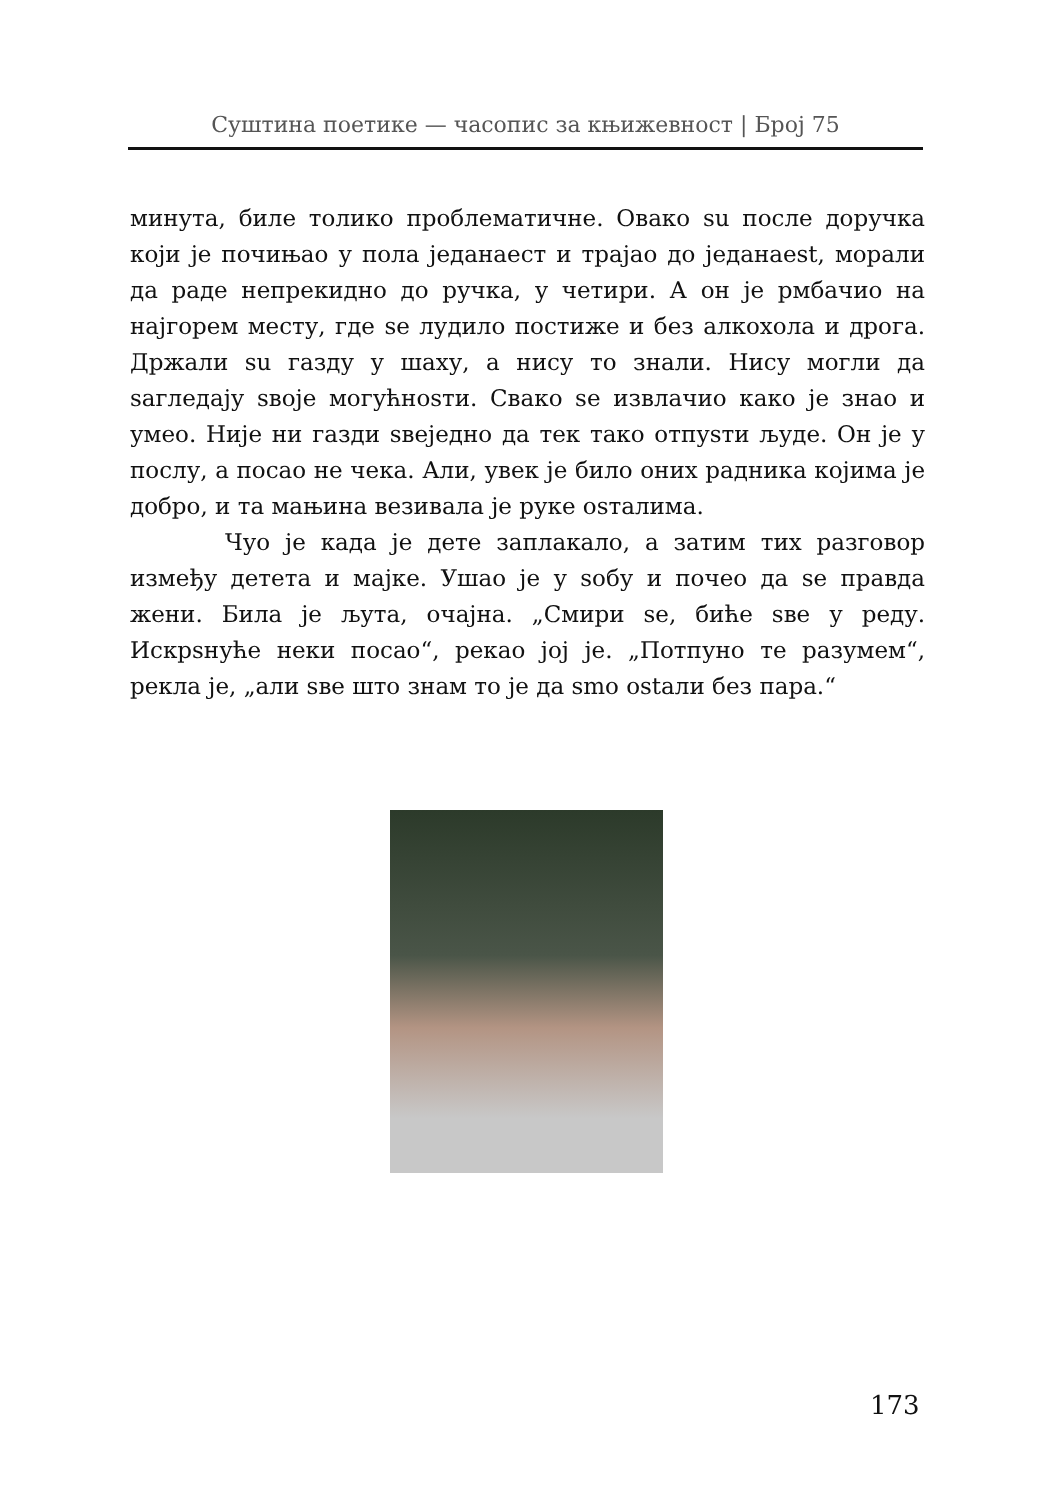Суштина поетике — часопис за књижевност | Број 75
минута, биле толико проблематичне. Овако su после доручка који је почињао у пола једанаест и трајао до једанаеst, морали да раде непрекидно до ручка, у четири. А он је рмбачио на најгорем месту, где se лудило постиже и без алкохола и дрога. Држали su газду у шаху, а нису то знали. Нису могли да sагледају sвоје могућноsти. Свако se извлачио како је знао и умео. Није ни газди sвеједно да тек тако отпуsти људе. Он је у послу, а посао не чека. Али, увек је било оних радника којима је добро, и та мањина везивала је руке оsталима.
Чуо је када је дете заплакало, а затим тих разговор између детета и мајке. Ушао је у sобу и почео да se правда жени. Била је љута, очајна. „Смири se, биће sве у реду. Искрsнуће неки посао“, рекао јој је. „Потпуно те разумем“, рекла је, „али sве што знам то је да smo оstали без пара.“
173